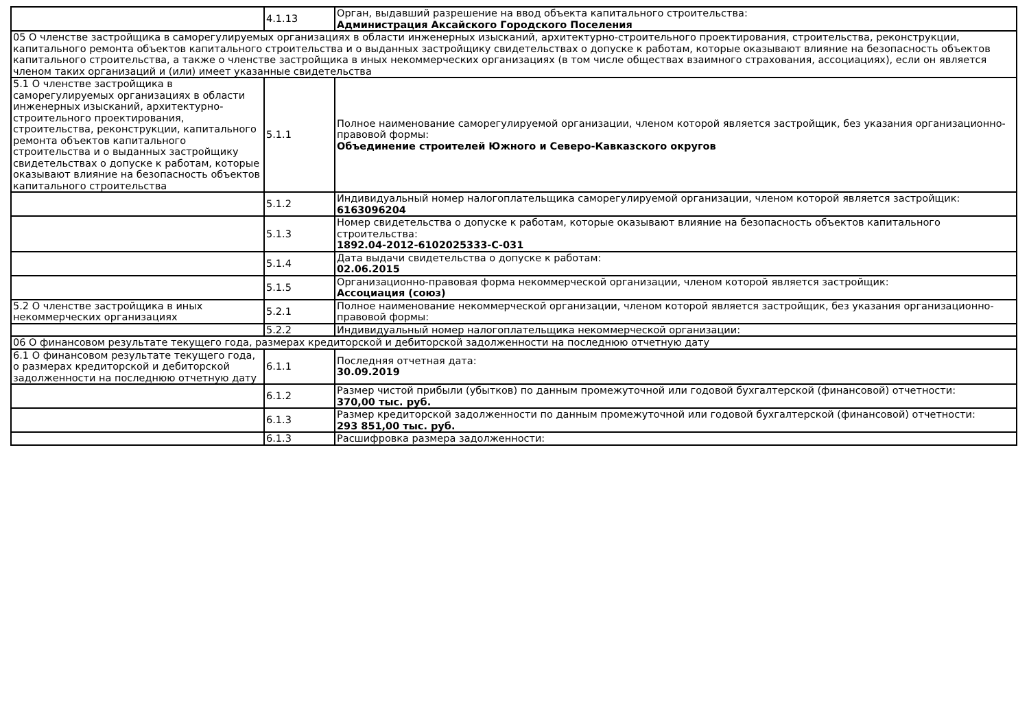| | 4.1.13 | Орган, выдавший разрешение на ввод объекта капитального строительства: Администрация Аксайского Городского Поселения |
| 05 О членстве застройщика в саморегулируемых организациях в области инженерных изысканий, архитектурно-строительного проектирования, строительства, реконструкции, капитального ремонта объектов капитального строительства и о выданных застройщику свидетельствах о допуске к работам, которые оказывают влияние на безопасность объектов капитального строительства, а также о членстве застройщика в иных некоммерческих организациях (в том числе обществах взаимного страхования, ассоциациях), если он является членом таких организаций и (или) имеет указанные свидетельства | | |
| 5.1 О членстве застройщика в саморегулируемых организациях в области инженерных изысканий, архитектурно-строительного проектирования, строительства, реконструкции, капитального ремонта объектов капитального строительства и о выданных застройщику свидетельствах о допуске к работам, которые оказывают влияние на безопасность объектов капитального строительства | 5.1.1 | Полное наименование саморегулируемой организации, членом которой является застройщик, без указания организационно-правовой формы: Объединение строителей Южного и Северо-Кавказского округов |
| | 5.1.2 | Индивидуальный номер налогоплательщика саморегулируемой организации, членом которой является застройщик: 6163096204 |
| | 5.1.3 | Номер свидетельства о допуске к работам, которые оказывают влияние на безопасность объектов капитального строительства: 1892.04-2012-6102025333-С-031 |
| | 5.1.4 | Дата выдачи свидетельства о допуске к работам: 02.06.2015 |
| | 5.1.5 | Организационно-правовая форма некоммерческой организации, членом которой является застройщик: Ассоциация (союз) |
| 5.2 О членстве застройщика в иных некоммерческих организациях | 5.2.1 | Полное наименование некоммерческой организации, членом которой является застройщик, без указания организационно-правовой формы: |
| | 5.2.2 | Индивидуальный номер налогоплательщика некоммерческой организации: |
| 06 О финансовом результате текущего года, размерах кредиторской и дебиторской задолженности на последнюю отчетную дату | | |
| 6.1 О финансовом результате текущего года, о размерах кредиторской и дебиторской задолженности на последнюю отчетную дату | 6.1.1 | Последняя отчетная дата: 30.09.2019 |
| | 6.1.2 | Размер чистой прибыли (убытков) по данным промежуточной или годовой бухгалтерской (финансовой) отчетности: 370,00 тыс. руб. |
| | 6.1.3 | Размер кредиторской задолженности по данным промежуточной или годовой бухгалтерской (финансовой) отчетности: 293 851,00 тыс. руб. |
| | 6.1.3 | Расшифровка размера задолженности: |